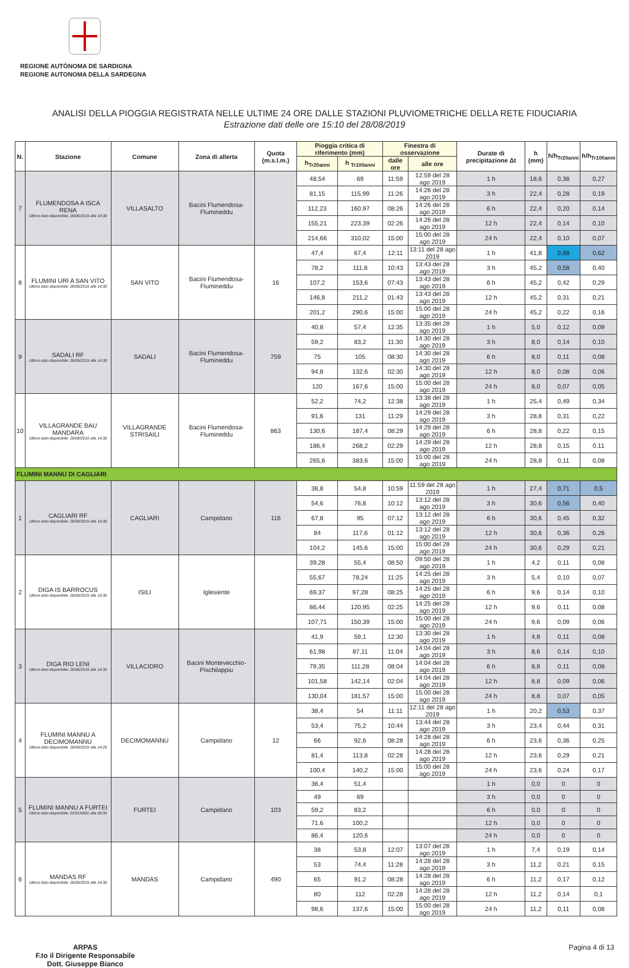REGIONE AUTÒNOMA DE SARDIGNA
REGIONE AUTONOMA DELLA SARDEGNA
ANALISI DELLA PIOGGIA REGISTRATA NELLE ULTIME 24 ORE DALLE STAZIONI PLUVIOMETRICHE DELLA RETE FIDUCIARIA
Estrazione dati delle ore 15:10 del 28/08/2019
| N. | Stazione | Comune | Zona di allerta | Quota (m.s.l.m.) | Pioggia critica di riferimento (mm) | | Finestra di osservazione | | Durate di precipitazione Δt | h (mm) | h/h<sub>Tr20anni</sub> | h/h<sub>Tr100anni</sub> |
| --- | --- | --- | --- | --- | --- | --- | --- | --- | --- | --- | --- | --- |
| | | | | | h<sub>Tr20anni</sub> | h <sub>Tr100anni</sub> | dalle ore | alle ore | | | | |
| 7 | FLUMENDOSA A ISCA RENA Ultimo dato disponibile: 28/08/2019 alle 14:30 | VILLASALTO | Bacini Flumendosa-Flumineddu | | 48,54 | 69 | 11:59 | 12:59 del 28 ago 2019 | 1 h | 18,6 | 0,38 | 0,27 |
| | | | | | 81,15 | 115,99 | 11:26 | 14:26 del 28 ago 2019 | 3 h | 22,4 | 0,28 | 0,19 |
| | | | | | 112,23 | 160,97 | 08:26 | 14:26 del 28 ago 2019 | 6 h | 22,4 | 0,20 | 0,14 |
| | | | | | 155,21 | 223,39 | 02:26 | 14:26 del 28 ago 2019 | 12 h | 22,4 | 0,14 | 0,10 |
| | | | | | 214,66 | 310,02 | 15:00 | 15:00 del 28 ago 2019 | 24 h | 22,4 | 0,10 | 0,07 |
| 8 | FLUMINI URI A SAN VITO Ultimo dato disponibile: 28/08/2019 alle 14:30 | SAN VITO | Bacini Flumendosa-Flumineddu | 16 | 47,4 | 67,4 | 12:11 | 13:11 del 28 ago 2019 | 1 h | 41,8 | 0,88 | 0,62 |
| | | | | | 78,2 | 111,8 | 10:43 | 13:43 del 28 ago 2019 | 3 h | 45,2 | 0,58 | 0,40 |
| | | | | | 107,2 | 153,6 | 07:43 | 13:43 del 28 ago 2019 | 6 h | 45,2 | 0,42 | 0,29 |
| | | | | | 146,8 | 211,2 | 01:43 | 13:43 del 28 ago 2019 | 12 h | 45,2 | 0,31 | 0,21 |
| | | | | | 201,2 | 290,6 | 15:00 | 15:00 del 28 ago 2019 | 24 h | 45,2 | 0,22 | 0,16 |
| 9 | SADALI RF Ultimo dato disponibile: 28/08/2019 alle 14:30 | SADALI | Bacini Flumendosa-Flumineddu | 759 | 40,8 | 57,4 | 12:35 | 13:35 del 28 ago 2019 | 1 h | 5,0 | 0,12 | 0,09 |
| | | | | | 59,2 | 83,2 | 11:30 | 14:30 del 28 ago 2019 | 3 h | 8,0 | 0,14 | 0,10 |
| | | | | | 75 | 105 | 08:30 | 14:30 del 28 ago 2019 | 6 h | 8,0 | 0,11 | 0,08 |
| | | | | | 94,8 | 132,6 | 02:30 | 14:30 del 28 ago 2019 | 12 h | 8,0 | 0,08 | 0,06 |
| | | | | | 120 | 167,6 | 15:00 | 15:00 del 28 ago 2019 | 24 h | 8,0 | 0,07 | 0,05 |
| 10 | VILLAGRANDE BAU MANDARA Ultimo dato disponibile: 28/08/2019 alle 14:30 | VILLAGRANDE STRISAILI | Bacini Flumendosa-Flumineddu | 863 | 52,2 | 74,2 | 12:38 | 13:38 del 28 ago 2019 | 1 h | 25,4 | 0,49 | 0,34 |
| | | | | | 91,6 | 131 | 11:29 | 14:29 del 28 ago 2019 | 3 h | 28,8 | 0,31 | 0,22 |
| | | | | | 130,6 | 187,4 | 08:29 | 14:29 del 28 ago 2019 | 6 h | 28,8 | 0,22 | 0,15 |
| | | | | | 186,4 | 268,2 | 02:29 | 14:29 del 28 ago 2019 | 12 h | 28,8 | 0,15 | 0,11 |
| | | | | | 265,6 | 383,6 | 15:00 | 15:00 del 28 ago 2019 | 24 h | 28,8 | 0,11 | 0,08 |
| FLUMINI MANNU DI CAGLIARI | | | | | | | | | | | | |
| 1 | CAGLIARI RF Ultimo dato disponibile: 28/08/2019 alle 14:30 | CAGLIARI | Campidano | 116 | 38,8 | 54,8 | 10:59 | 11:59 del 28 ago 2019 | 1 h | 27,4 | 0,71 | 0,5 |
| | | | | | 54,6 | 76,8 | 10:12 | 13:12 del 28 ago 2019 | 3 h | 30,6 | 0,56 | 0,40 |
| | | | | | 67,8 | 95 | 07:12 | 13:12 del 28 ago 2019 | 6 h | 30,6 | 0,45 | 0,32 |
| | | | | | 84 | 117,6 | 01:12 | 13:12 del 28 ago 2019 | 12 h | 30,6 | 0,36 | 0,26 |
| | | | | | 104,2 | 145,6 | 15:00 | 15:00 del 28 ago 2019 | 24 h | 30,6 | 0,29 | 0,21 |
| 2 | DIGA IS BARROCUS Ultimo dato disponibile: 28/08/2019 alle 14:30 | ISILI | Iglesiente | | 39,28 | 55,4 | 08:50 | 09:50 del 28 ago 2019 | 1 h | 4,2 | 0,11 | 0,08 |
| | | | | | 55,67 | 78,24 | 11:25 | 14:25 del 28 ago 2019 | 3 h | 5,4 | 0,10 | 0,07 |
| | | | | | 69,37 | 97,28 | 08:25 | 14:25 del 28 ago 2019 | 6 h | 9,6 | 0,14 | 0,10 |
| | | | | | 86,44 | 120,95 | 02:25 | 14:25 del 28 ago 2019 | 12 h | 9,6 | 0,11 | 0,08 |
| | | | | | 107,71 | 150,39 | 15:00 | 15:00 del 28 ago 2019 | 24 h | 9,6 | 0,09 | 0,06 |
| 3 | DIGA RIO LENI Ultimo dato disponibile: 28/08/2019 alle 14:30 | VILLACIDRO | Bacini Montevecchio-Pischilappiu | | 41,9 | 59,1 | 12:30 | 13:30 del 28 ago 2019 | 1 h | 4,8 | 0,11 | 0,08 |
| | | | | | 61,98 | 87,11 | 11:04 | 14:04 del 28 ago 2019 | 3 h | 8,6 | 0,14 | 0,10 |
| | | | | | 79,35 | 111,28 | 08:04 | 14:04 del 28 ago 2019 | 6 h | 8,8 | 0,11 | 0,08 |
| | | | | | 101,58 | 142,14 | 02:04 | 14:04 del 28 ago 2019 | 12 h | 8,8 | 0,09 | 0,06 |
| | | | | | 130,04 | 181,57 | 15:00 | 15:00 del 28 ago 2019 | 24 h | 8,8 | 0,07 | 0,05 |
| 4 | FLUMINI MANNU A DECIMOMANNU Ultimo dato disponibile: 28/08/2019 alle 14:29 | DECIMOMANNU | Campidano | 12 | 38,4 | 54 | 11:11 | 12:11 del 28 ago 2019 | 1 h | 20,2 | 0,53 | 0,37 |
| | | | | | 53,4 | 75,2 | 10:44 | 13:44 del 28 ago 2019 | 3 h | 23,4 | 0,44 | 0,31 |
| | | | | | 66 | 92,6 | 08:28 | 14:28 del 28 ago 2019 | 6 h | 23,6 | 0,36 | 0,25 |
| | | | | | 81,4 | 113,8 | 02:28 | 14:28 del 28 ago 2019 | 12 h | 23,6 | 0,29 | 0,21 |
| | | | | | 100,4 | 140,2 | 15:00 | 15:00 del 28 ago 2019 | 24 h | 23,6 | 0,24 | 0,17 |
| 5 | FLUMINI MANNU A FURTEI Ultimo dato disponibile: 01/01/0001 alle 00:00 | FURTEI | Campidano | 103 | 36,4 | 51,4 | | | 1 h | 0,0 | 0 | 0 |
| | | | | | 49 | 69 | | | 3 h | 0,0 | 0 | 0 |
| | | | | | 59,2 | 83,2 | | | 6 h | 0,0 | 0 | 0 |
| | | | | | 71,6 | 100,2 | | | 12 h | 0,0 | 0 | 0 |
| | | | | | 86,4 | 120,6 | | | 24 h | 0,0 | 0 | 0 |
| 6 | MANDAS RF Ultimo dato disponibile: 28/08/2019 alle 14:30 | MANDAS | Campidano | 490 | 38 | 53,8 | 12:07 | 13:07 del 28 ago 2019 | 1 h | 7,4 | 0,19 | 0,14 |
| | | | | | 53 | 74,4 | 11:28 | 14:28 del 28 ago 2019 | 3 h | 11,2 | 0,21 | 0,15 |
| | | | | | 65 | 91,2 | 08:28 | 14:28 del 28 ago 2019 | 6 h | 11,2 | 0,17 | 0,12 |
| | | | | | 80 | 112 | 02:28 | 14:28 del 28 ago 2019 | 12 h | 11,2 | 0,14 | 0,1 |
| | | | | | 98,6 | 137,6 | 15:00 | 15:00 del 28 ago 2019 | 24 h | 11,2 | 0,11 | 0,08 |
ARPAS
F.to il Dirigente Responsabile
Dott. Giuseppe Bianco
Pagina 4 di 13